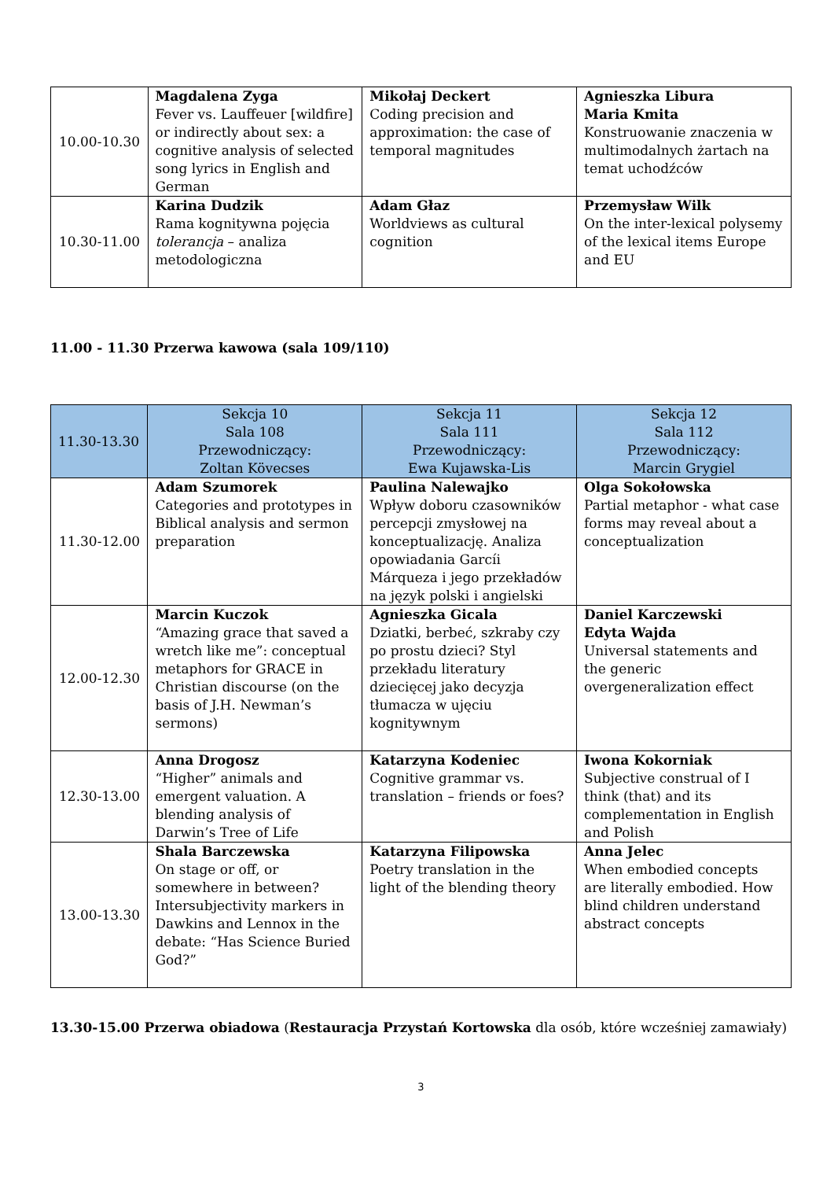| 10.00-10.30 | Magdalena Zyga Fever vs. Lauffeuer [wildfire] or indirectly about sex: a cognitive analysis of selected song lyrics in English and German | Mikołaj Deckert Coding precision and approximation: the case of temporal magnitudes | Agnieszka Libura Maria Kmita Konstruowanie znaczenia w multimodalnych żartach na temat uchodźców |
| 10.30-11.00 | Karina Dudzik Rama kognitywna pojęcia tolerancja – analiza metodologiczna | Adam Głaz Worldviews as cultural cognition | Przemysław Wilk On the inter-lexical polysemy of the lexical items Europe and EU |
11.00 - 11.30 Przerwa kawowa (sala 109/110)
| 11.30-13.30 | Sekcja 10 Sala 108 Przewodniczący: Zoltan Kövecses | Sekcja 11 Sala 111 Przewodniczący: Ewa Kujawska-Lis | Sekcja 12 Sala 112 Przewodniczący: Marcin Grygiel |
| --- | --- | --- | --- |
| 11.30-12.00 | Adam Szumorek Categories and prototypes in Biblical analysis and sermon preparation | Paulina Nalewajko Wpływ doboru czasowników percepcji zmysłowej na konceptualizację. Analiza opowiadania Garcíi Márqueza i jego przekładów na język polski i angielski | Olga Sokołowska Partial metaphor - what case forms may reveal about a conceptualization |
| 12.00-12.30 | Marcin Kuczok “Amazing grace that saved a wretch like me”: conceptual metaphors for GRACE in Christian discourse (on the basis of J.H. Newman’s sermons) | Agnieszka Gicala Dziatki, berbeć, szkraby czy po prostu dzieci? Styl przekładu literatury dziecięcej jako decyzja tłumacza w ujęciu kognitywnym | Daniel Karczewski Edyta Wajda Universal statements and the generic overgeneralization effect |
| 12.30-13.00 | Anna Drogosz “Higher” animals and emergent valuation. A blending analysis of Darwin’s Tree of Life | Katarzyna Kodeniec Cognitive grammar vs. translation – friends or foes? | Iwona Kokorniak Subjective construal of I think (that) and its complementation in English and Polish |
| 13.00-13.30 | Shala Barczewska On stage or off, or somewhere in between? Intersubjectivity markers in Dawkins and Lennox in the debate: “Has Science Buried God?” | Katarzyna Filipowska Poetry translation in the light of the blending theory | Anna Jelec When embodied concepts are literally embodied. How blind children understand abstract concepts |
13.30-15.00 Przerwa obiadowa (Restauracja Przystań Kortowska dla osób, które wcześniej zamawiały)
3